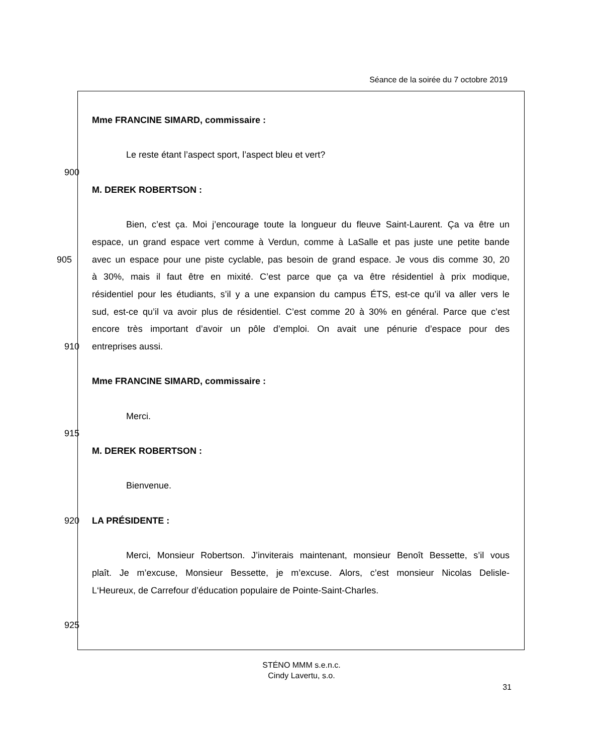Séance de la soirée du 7 octobre 2019
Mme FRANCINE SIMARD, commissaire :
Le reste étant l’aspect sport, l’aspect bleu et vert?
900
M. DEREK ROBERTSON :
Bien, c’est ça. Moi j’encourage toute la longueur du fleuve Saint-Laurent. Ça va être un
espace, un grand espace vert comme à Verdun, comme à LaSalle et pas juste une petite bande
905 avec un espace pour une piste cyclable, pas besoin de grand espace. Je vous dis comme 30, 20
à 30%, mais il faut être en mixité. C’est parce que ça va être résidentiel à prix modique,
résidentiel pour les étudiants, s’il y a une expansion du campus ÉTS, est-ce qu’il va aller vers le
sud, est-ce qu’il va avoir plus de résidentiel. C’est comme 20 à 30% en général. Parce que c’est
encore très important d’avoir un pôle d’emploi. On avait une pénurie d’espace pour des
910 entreprises aussi.
Mme FRANCINE SIMARD, commissaire :
Merci.
915
M. DEREK ROBERTSON :
Bienvenue.
920 LA PRÉSIDENTE :
Merci, Monsieur Robertson. J’inviterais maintenant, monsieur Benoît Bessette, s’il vous
plaît. Je m’excuse, Monsieur Bessette, je m’excuse. Alors, c’est monsieur Nicolas Delisle-
L‘Heureux, de Carrefour d’éducation populaire de Pointe-Saint-Charles.
925
STÉNO MMM s.e.n.c.
Cindy Lavertu, s.o.
31